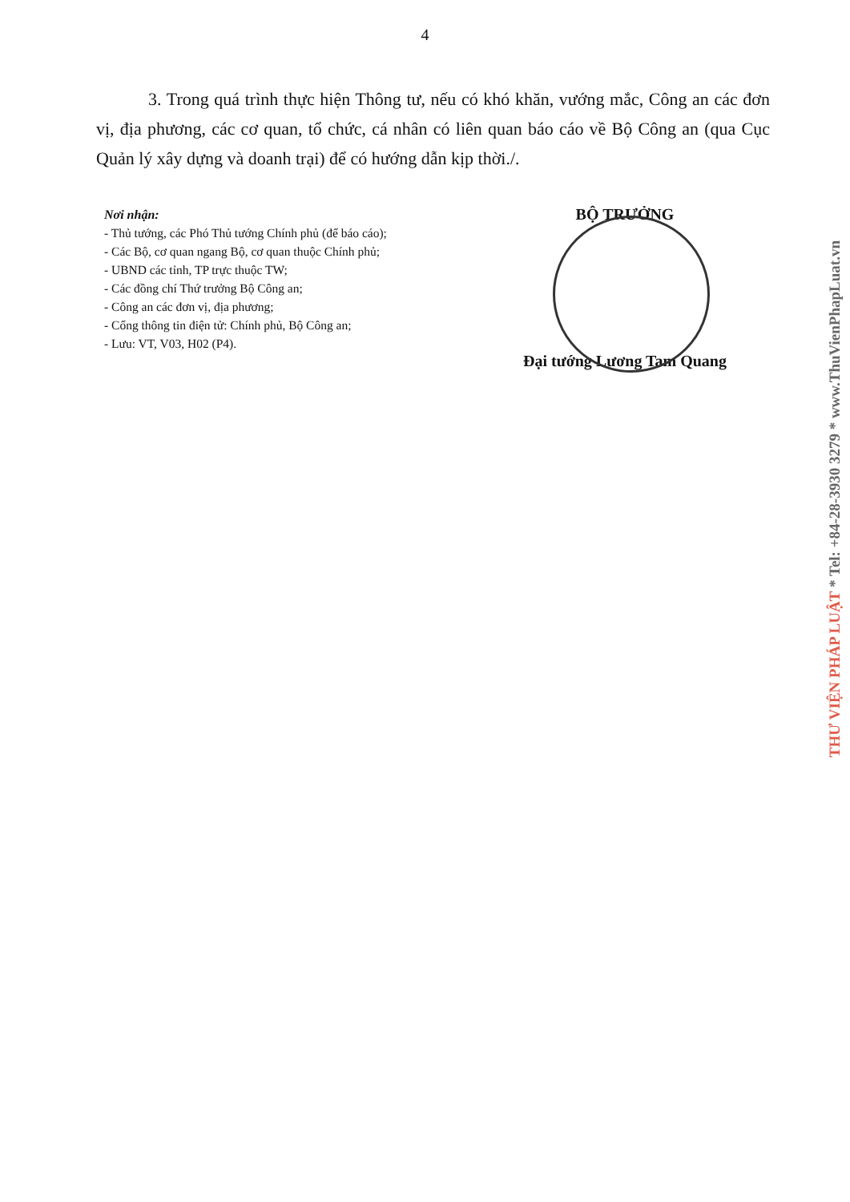4
3. Trong quá trình thực hiện Thông tư, nếu có khó khăn, vướng mắc, Công an các đơn vị, địa phương, các cơ quan, tổ chức, cá nhân có liên quan báo cáo về Bộ Công an (qua Cục Quản lý xây dựng và doanh trại) để có hướng dẫn kịp thời./.
Nơi nhận:
- Thủ tướng, các Phó Thủ tướng Chính phủ (để báo cáo);
- Các Bộ, cơ quan ngang Bộ, cơ quan thuộc Chính phủ;
- UBND các tỉnh, TP trực thuộc TW;
- Các đồng chí Thứ trưởng Bộ Công an;
- Công an các đơn vị, địa phương;
- Cổng thông tin điện tử: Chính phủ, Bộ Công an;
- Lưu: VT, V03, H02 (P4).
BỘ TRƯỞNG
Đại tướng Lương Tam Quang
THƯ VIỆN PHÁP LUẬT * Tel: +84-28-3930 3279 * www.ThuVienPhapLuat.vn